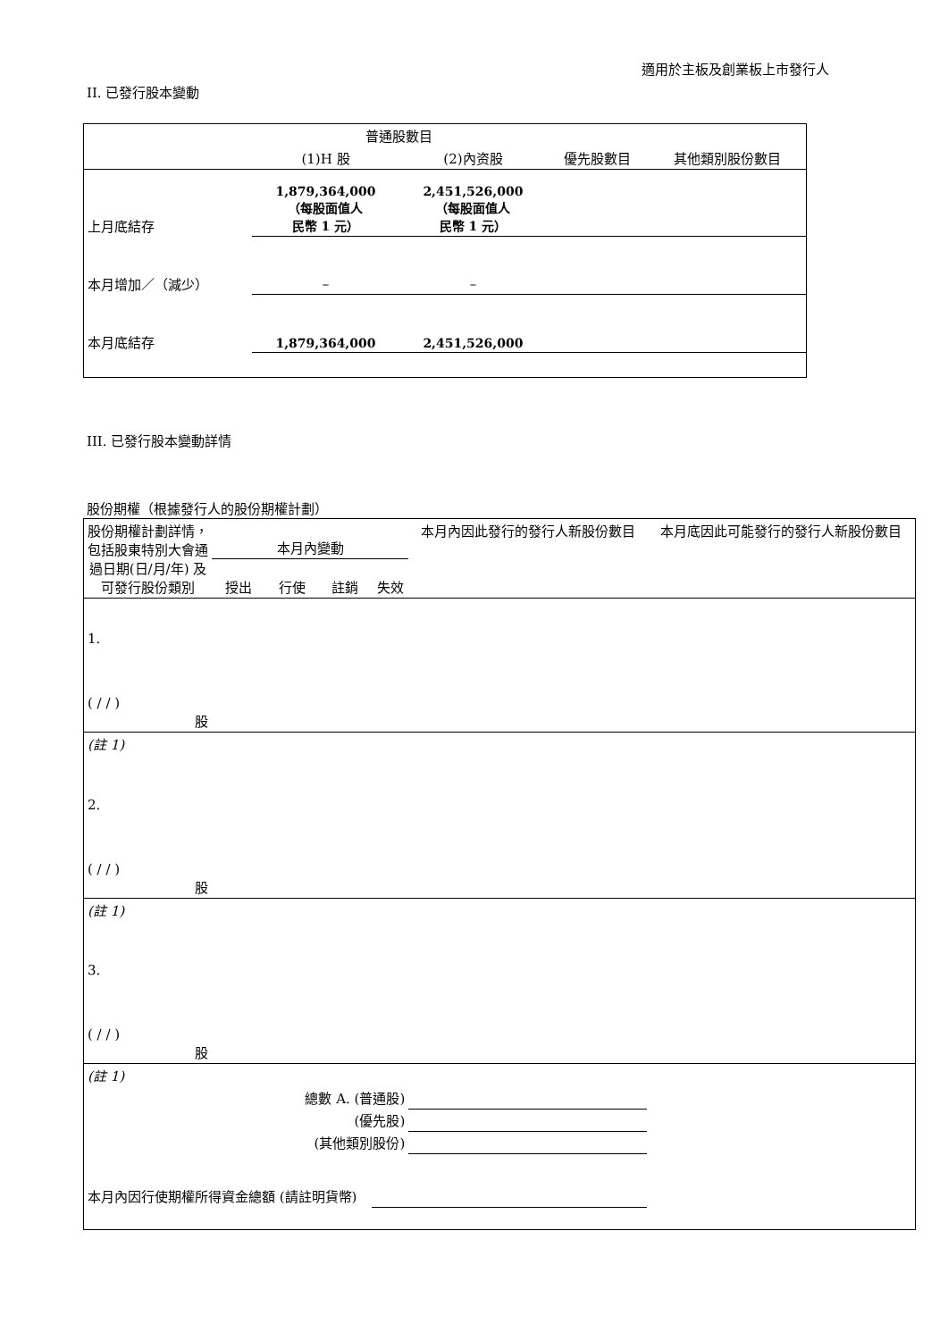適用於主板及創業板上市發行人
II. 已發行股本變動
| | 普通股數目 | | | |
| | (1)H 股 | (2)內资股 | 優先股數目 | 其他類別股份數目 |
| 上月底結存 | 1,879,364,000 （每股面值人 民幣 1 元） | 2,451,526,000 （每股面值人 民幣 1 元） | | |
| 本月增加／（減少） | – | – | | |
| 本月底結存 | 1,879,364,000 | 2,451,526,000 | | |
III. 已發行股本變動詳情
股份期權（根據發行人的股份期權計劃）
| 股份期權計劃詳情，包括股東特別大會通過日期(日/月/年) 及可發行股份類別 | 本月內變動 | | | | 本月內因此發行的發行人新股份數目 | 本月底因此可能發行的發行人新股份數目 |
| | 授出 | 行使 | 註銷 | 失效 | | |
| 1. ( / / ) 股 | | | | | | |
| (註 1) | | | | | | |
| 2. ( / / ) 股 | | | | | | |
| (註 1) | | | | | | |
| 3. ( / / ) 股 | | | | | | |
| (註 1) | | | | | | |
| 總數 A. (普通股) | | | | | | |
| (優先股) | | | | | | |
| (其他類別股份) | | | | | | |
| 本月內因行使期權所得資金總額 (請註明貨幣) | | | | | | |